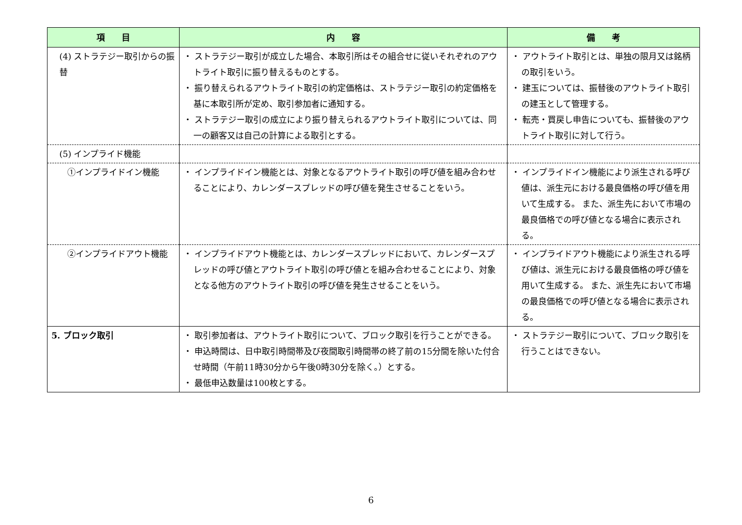| 項 目 | 内 容 | 備 考 |
| --- | --- | --- |
| (4) ストラテジー取引からの振替 | ・ ストラテジー取引が成立した場合、本取引所はその組合せに従いそれぞれのアウトライト取引に振り替えるものとする。 ・ 振り替えられるアウトライト取引の約定価格は、ストラテジー取引の約定価格を基に本取引所が定め、取引参加者に通知する。 ・ ストラテジー取引の成立により振り替えられるアウトライト取引については、同一の顧客又は自己の計算による取引とする。 | ・ アウトライト取引とは、単独の限月又は銘柄の取引をいう。 ・ 建玉については、振替後のアウトライト取引の建玉として管理する。 ・ 転売・買戻し申告についても、振替後のアウトライト取引に対して行う。 |
| (5) インプライド機能 | | |
| ①インプライドイン機能 | ・ インプライドイン機能とは、対象となるアウトライト取引の呼び値を組み合わせることにより、カレンダースプレッドの呼び値を発生させることをいう。 | ・ インプライドイン機能により派生される呼び値は、派生元における最良価格の呼び値を用いて生成する。 また、派生先において市場の最良価格での呼び値となる場合に表示される。 |
| ②インプライドアウト機能 | ・ インプライドアウト機能とは、カレンダースプレッドにおいて、カレンダースプレッドの呼び値とアウトライト取引の呼び値とを組み合わせることにより、対象となる他方のアウトライト取引の呼び値を発生させることをいう。 | ・ インプライドアウト機能により派生される呼び値は、派生元における最良価格の呼び値を用いて生成する。 また、派生先において市場の最良価格での呼び値となる場合に表示される。 |
| 5. ブロック取引 | ・ 取引参加者は、アウトライト取引について、ブロック取引を行うことができる。 ・ 申込時間は、日中取引時間帯及び夜間取引時間帯の終了前の15分間を除いた付合せ時間（午前11時30分から午後0時30分を除く。）とする。 ・ 最低申込数量は100枚とする。 | ・ ストラテジー取引について、ブロック取引を行うことはできない。 |
6